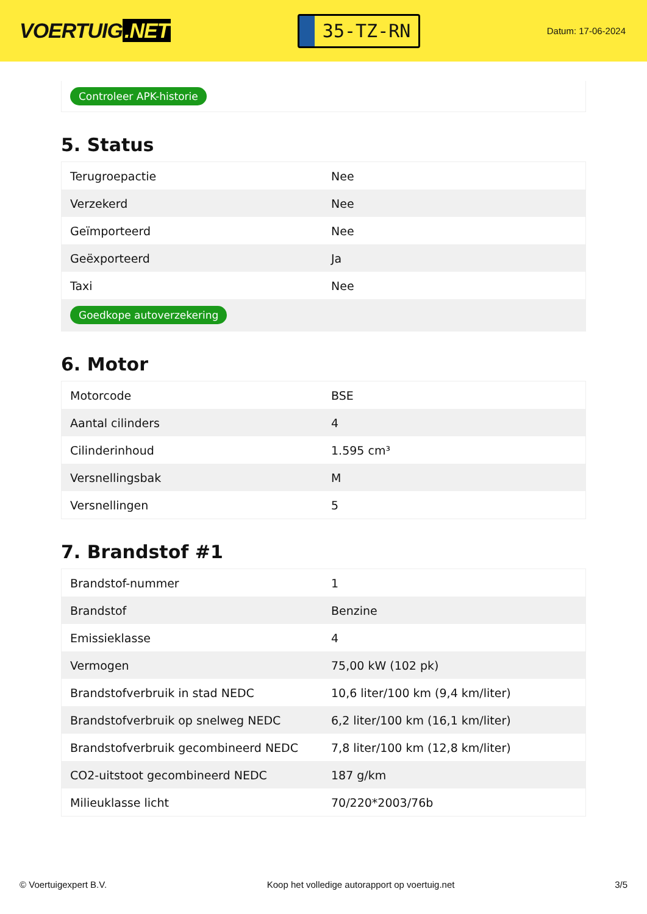VOERTUIG.NET
35-TZ-RN
Datum: 17-06-2024
Controleer APK-historie
5. Status
| Terugroepactie | Nee |
| Verzekerd | Nee |
| Geïmporteerd | Nee |
| Geëxporteerd | Ja |
| Taxi | Nee |
| Goedkope autoverzekering | |
6. Motor
| Motorcode | BSE |
| Aantal cilinders | 4 |
| Cilinderinhoud | 1.595 cm³ |
| Versnellingsbak | M |
| Versnellingen | 5 |
7. Brandstof #1
| Brandstof-nummer | 1 |
| Brandstof | Benzine |
| Emissieklasse | 4 |
| Vermogen | 75,00 kW (102 pk) |
| Brandstofverbruik in stad NEDC | 10,6 liter/100 km (9,4 km/liter) |
| Brandstofverbruik op snelweg NEDC | 6,2 liter/100 km (16,1 km/liter) |
| Brandstofverbruik gecombineerd NEDC | 7,8 liter/100 km (12,8 km/liter) |
| CO2-uitstoot gecombineerd NEDC | 187 g/km |
| Milieuklasse licht | 70/220*2003/76b |
© Voertuigexpert B.V. Koop het volledige autorapport op voertuig.net 3/5